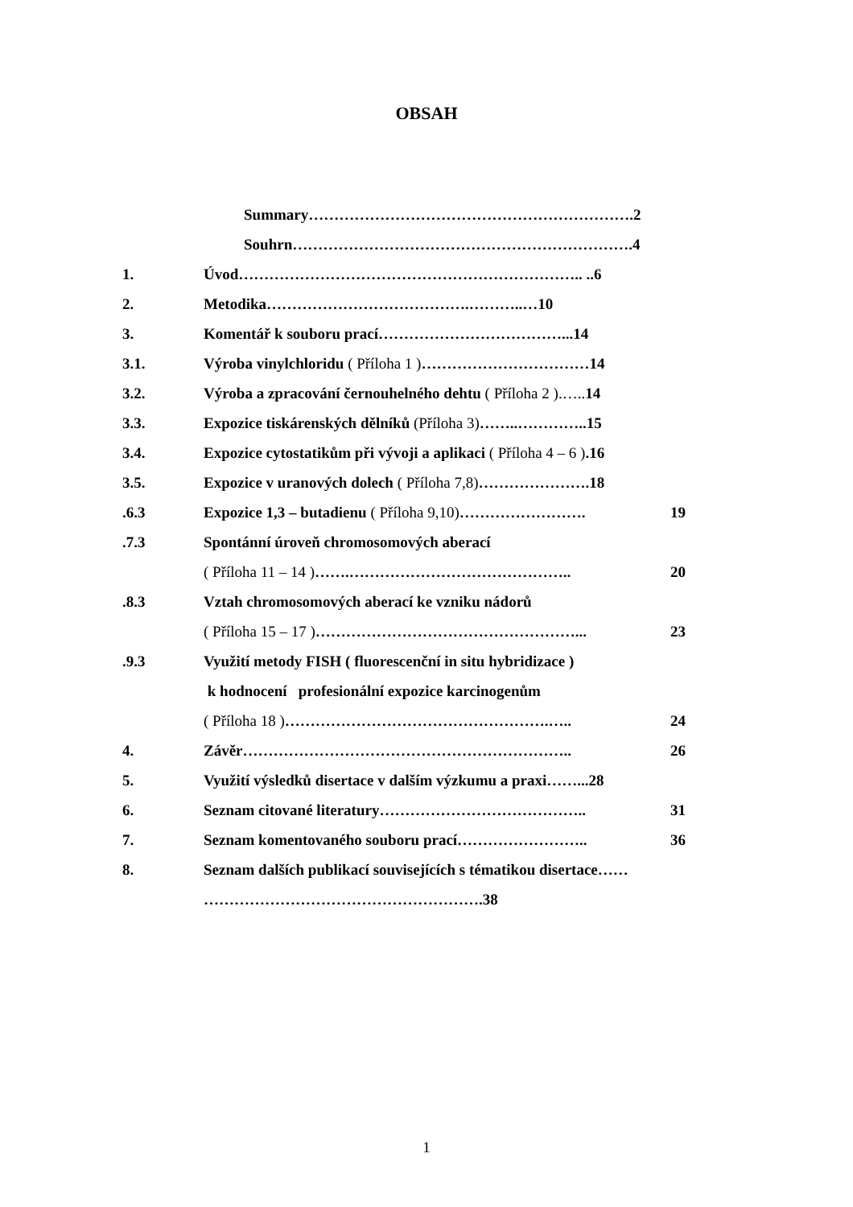OBSAH
Summary……………………………………………………….2
Souhrn………………………………………………………….4
1. Úvod………………………………………………………….. ..6
2. Metodika………………………………….………..…10
3. Komentář k souboru prací………………………………...14
3.1. Výroba vinylchloridu ( Příloha 1 )……………………………14
3.2. Výroba a zpracování černouhelného dehtu ( Příloha 2 ).….. 14
3.3. Expozice tiskárenských dělníků (Příloha 3)……..…………..15
3.4. Expozice cytostatikům při vývoji a aplikaci ( Příloha 4 – 6 ).16
3.5. Expozice v uranových dolech ( Příloha 7,8)………………….18
.6.3 Expozice 1,3 – butadienu ( Příloha 9,10)……………………. 19
.7.3 Spontánní úroveň chromosomových aberací
( Příloha 11 – 14 )…….…………………………………….. 20
.8.3 Vztah chromosomových aberací ke vzniku nádorů
( Příloha 15 – 17 )……………………………………………... 23
.9.3 Využití metody FISH ( fluorescenční in situ hybridizace )
k hodnocení profesionální expozice karcinogenům
( Příloha 18 )…………………………………………….….. 24
4. Závěr……………………………………………………….. 26
5. Využití výsledků disertace v dalším výzkumu a praxi……...28
6. Seznam citované literatury………………………………….. 31
7. Seznam komentovaného souboru prací…………………….. 36
8. Seznam dalších publikací souvisejících s tématikou disertace……
……………………………………………….38
1